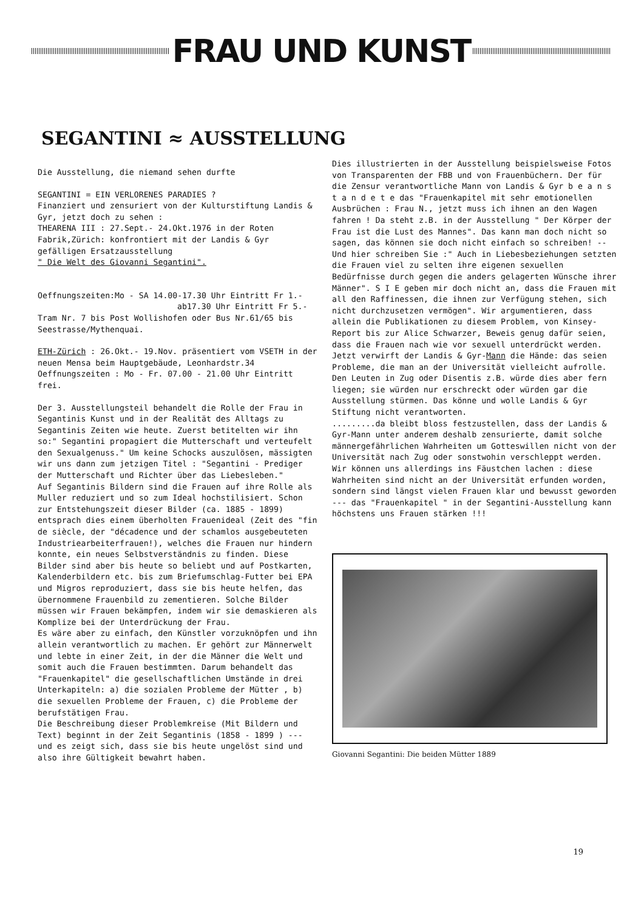FRAU UND KUNST
SEGANTINI ≈ AUSSTELLUNG
Die Ausstellung, die niemand sehen durfte
SEGANTINI = EIN VERLORENES PARADIES ?
Finanziert und zensuriert von der Kulturstiftung Landis & Gyr, jetzt doch zu sehen :
THEARENA III : 27.Sept.- 24.Okt.1976 in der Roten Fabrik,Zürich: konfrontiert mit der Landis & Gyr gefälligen Ersatzausstellung
" Die Welt des Giovanni Segantini".
Oeffnungszeiten:Mo - SA 14.00-17.30 Uhr Eintritt Fr 1.-
ab17.30 Uhr Eintritt Fr 5.-
Tram Nr. 7 bis Post Wollishofen oder Bus Nr.61/65 bis Seestrasse/Mythenquai.
ETH-Zürich : 26.Okt.- 19.Nov. präsentiert vom VSETH in der neuen Mensa beim Hauptgebäude, Leonhardstr.34 Oeffnungszeiten : Mo - Fr. 07.00 - 21.00 Uhr Eintritt frei.
Der 3. Ausstellungsteil behandelt die Rolle der Frau in Segantinis Kunst und in der Realität des Alltags zu Segantinis Zeiten wie heute. Zuerst betitelten wir ihn so:" Segantini propagiert die Mutterschaft und verteufelt den Sexualgenuss." Um keine Schocks auszulösen, mässigten wir uns dann zum jetzigen Titel : "Segantini - Prediger der Mutterschaft und Richter über das Liebesleben."
Auf Segantinis Bildern sind die Frauen auf ihre Rolle als Muller reduziert und so zum Ideal hochstilisiert. Schon zur Entstehungszeit dieser Bilder (ca. 1885 - 1899) entsprach dies einem überholten Frauenideal (Zeit des "fin de siècle, der "décadence und der schamlos ausgebeuteten Industriearbeiterfrauen!), welches die Frauen nur hindern konnte, ein neues Selbstverständnis zu finden. Diese Bilder sind aber bis heute so beliebt und auf Postkarten, Kalenderbildern etc. bis zum Briefumschlag-Futter bei EPA und Migros reproduziert, dass sie bis heute helfen, das übernommene Frauenbild zu zementieren. Solche Bilder müssen wir Frauen bekämpfen, indem wir sie demaskieren als Komplize bei der Unterdrückung der Frau.
Es wäre aber zu einfach, den Künstler vorzuknöpfen und ihn allein verantwortlich zu machen. Er gehört zur Männerwelt und lebte in einer Zeit, in der die Männer die Welt und somit auch die Frauen bestimmten. Darum behandelt das "Frauenkapitel" die gesellschaftlichen Umstände in drei Unterkapiteln: a) die sozialen Probleme der Mütter , b) die sexuellen Probleme der Frauen, c) die Probleme der berufstätigen Frau.
Die Beschreibung dieser Problemkreise (Mit Bildern und Text) beginnt in der Zeit Segantinis (1858 - 1899 ) --- und es zeigt sich, dass sie bis heute ungelöst sind und also ihre Gültigkeit bewahrt haben.
Dies illustrierten in der Ausstellung beispielsweise Fotos von Transparenten der FBB und von Frauenbüchern. Der für die Zensur verantwortliche Mann von Landis & Gyr b e a n s t a n d e t e das "Frauenkapitel mit sehr emotionellen Ausbrüchen : Frau N., jetzt muss ich ihnen an den Wagen fahren ! Da steht z.B. in der Ausstellung " Der Körper der Frau ist die Lust des Mannes". Das kann man doch nicht so sagen, das können sie doch nicht einfach so schreiben! -- Und hier schreiben Sie :" Auch in Liebesbeziehungen setzten die Frauen viel zu selten ihre eigenen sexuellen Bedürfnisse durch gegen die anders gelagerten Wünsche ihrer Männer". S I E geben mir doch nicht an, dass die Frauen mit all den Raffinessen, die ihnen zur Verfügung stehen, sich nicht durchzusetzen vermögen". Wir argumentieren, dass allein die Publikationen zu diesem Problem, von Kinsey-Report bis zur Alice Schwarzer, Beweis genug dafür seien, dass die Frauen nach wie vor sexuell unterdrückt werden. Jetzt verwirft der Landis & Gyr-Mann die Hände: das seien Probleme, die man an der Universität vielleicht aufrolle. Den Leuten in Zug oder Disentis z.B. würde dies aber fern liegen; sie würden nur erschreckt oder würden gar die Ausstellung stürmen. Das könne und wolle Landis & Gyr Stiftung nicht verantworten.
.........da bleibt bloss festzustellen, dass der Landis & Gyr-Mann unter anderem deshalb zensurierte, damit solche männergefährlichen Wahrheiten um Gotteswillen nicht von der Universität nach Zug oder sonstwohin verschleppt werden. Wir können uns allerdings ins Fäustchen lachen : diese Wahrheiten sind nicht an der Universität erfunden worden, sondern sind längst vielen Frauen klar und bewusst geworden --- das "Frauenkapitel " in der Segantini-Ausstellung kann höchstens uns Frauen stärken !!!
Giovanni Segantini: Die beiden Mütter 1889
19